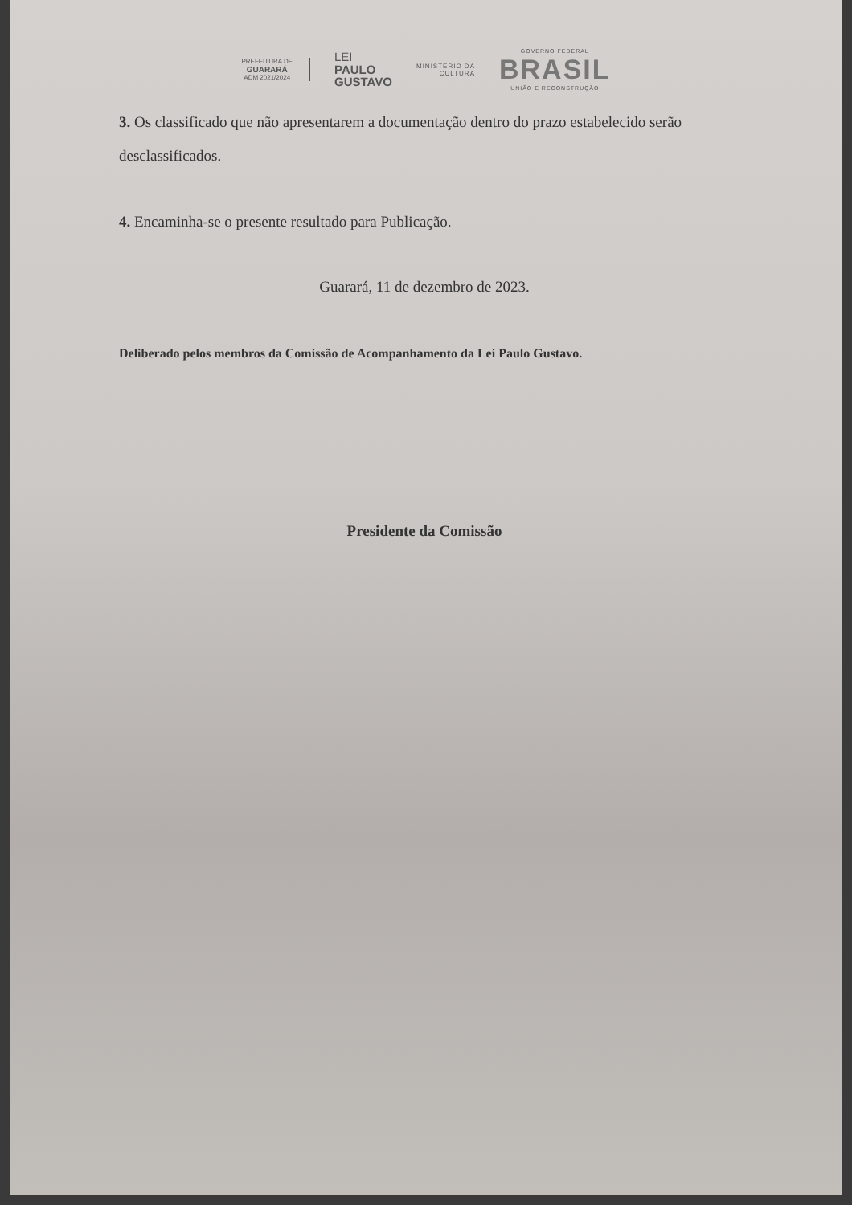PREFEITURA DE
GUARARÁ
ADM 2021/2024
LEI
PAULO
GUSTAVO
MINISTÉRIO DA
CULTURA
GOVERNO FEDERAL
BRASIL
UNIÃO E RECONSTRUÇÃO
3. Os classificado que não apresentarem a documentação dentro do prazo estabelecido serão desclassificados.
4. Encaminha-se o presente resultado para Publicação.
Guarará, 11 de dezembro de 2023.
Deliberado pelos membros da Comissão de Acompanhamento da Lei Paulo Gustavo.
Presidente da Comissão